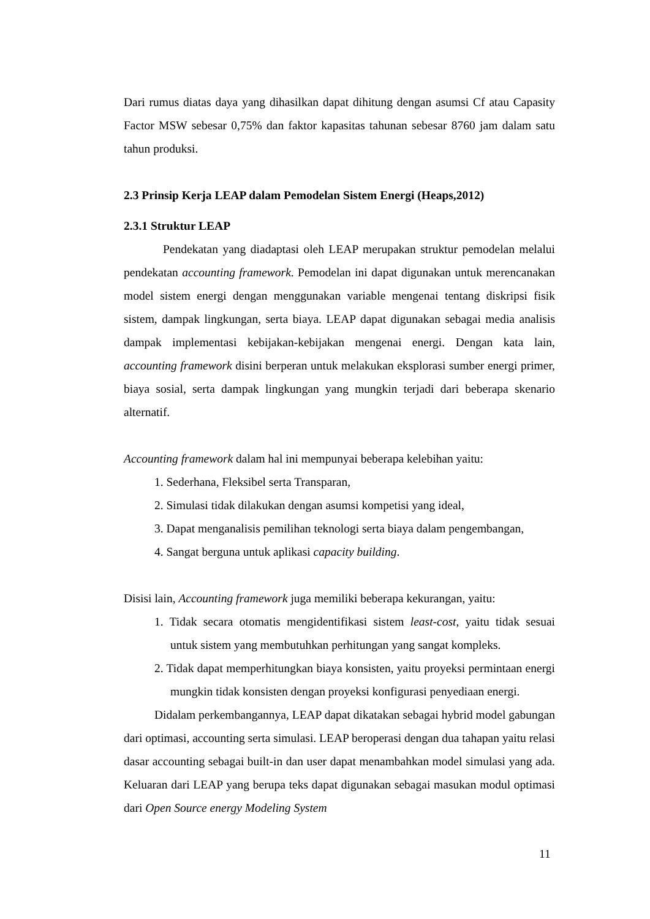Dari rumus diatas daya yang dihasilkan dapat dihitung dengan asumsi Cf atau Capasity Factor MSW sebesar 0,75% dan faktor kapasitas tahunan sebesar 8760 jam dalam satu tahun produksi.
2.3 Prinsip Kerja LEAP dalam Pemodelan Sistem Energi (Heaps,2012)
2.3.1 Struktur LEAP
Pendekatan yang diadaptasi oleh LEAP merupakan struktur pemodelan melalui pendekatan accounting framework. Pemodelan ini dapat digunakan untuk merencanakan model sistem energi dengan menggunakan variable mengenai tentang diskripsi fisik sistem, dampak lingkungan, serta biaya. LEAP dapat digunakan sebagai media analisis dampak implementasi kebijakan-kebijakan mengenai energi. Dengan kata lain, accounting framework disini berperan untuk melakukan eksplorasi sumber energi primer, biaya sosial, serta dampak lingkungan yang mungkin terjadi dari beberapa skenario alternatif.
Accounting framework dalam hal ini mempunyai beberapa kelebihan yaitu:
1. Sederhana, Fleksibel serta Transparan,
2. Simulasi tidak dilakukan dengan asumsi kompetisi yang ideal,
3. Dapat menganalisis pemilihan teknologi serta biaya dalam pengembangan,
4. Sangat berguna untuk aplikasi capacity building.
Disisi lain, Accounting framework juga memiliki beberapa kekurangan, yaitu:
1. Tidak secara otomatis mengidentifikasi sistem least-cost, yaitu tidak sesuai untuk sistem yang membutuhkan perhitungan yang sangat kompleks.
2. Tidak dapat memperhitungkan biaya konsisten, yaitu proyeksi permintaan energi mungkin tidak konsisten dengan proyeksi konfigurasi penyediaan energi.
Didalam perkembangannya, LEAP dapat dikatakan sebagai hybrid model gabungan dari optimasi, accounting serta simulasi. LEAP beroperasi dengan dua tahapan yaitu relasi dasar accounting sebagai built-in dan user dapat menambahkan model simulasi yang ada. Keluaran dari LEAP yang berupa teks dapat digunakan sebagai masukan modul optimasi dari Open Source energy Modeling System
11